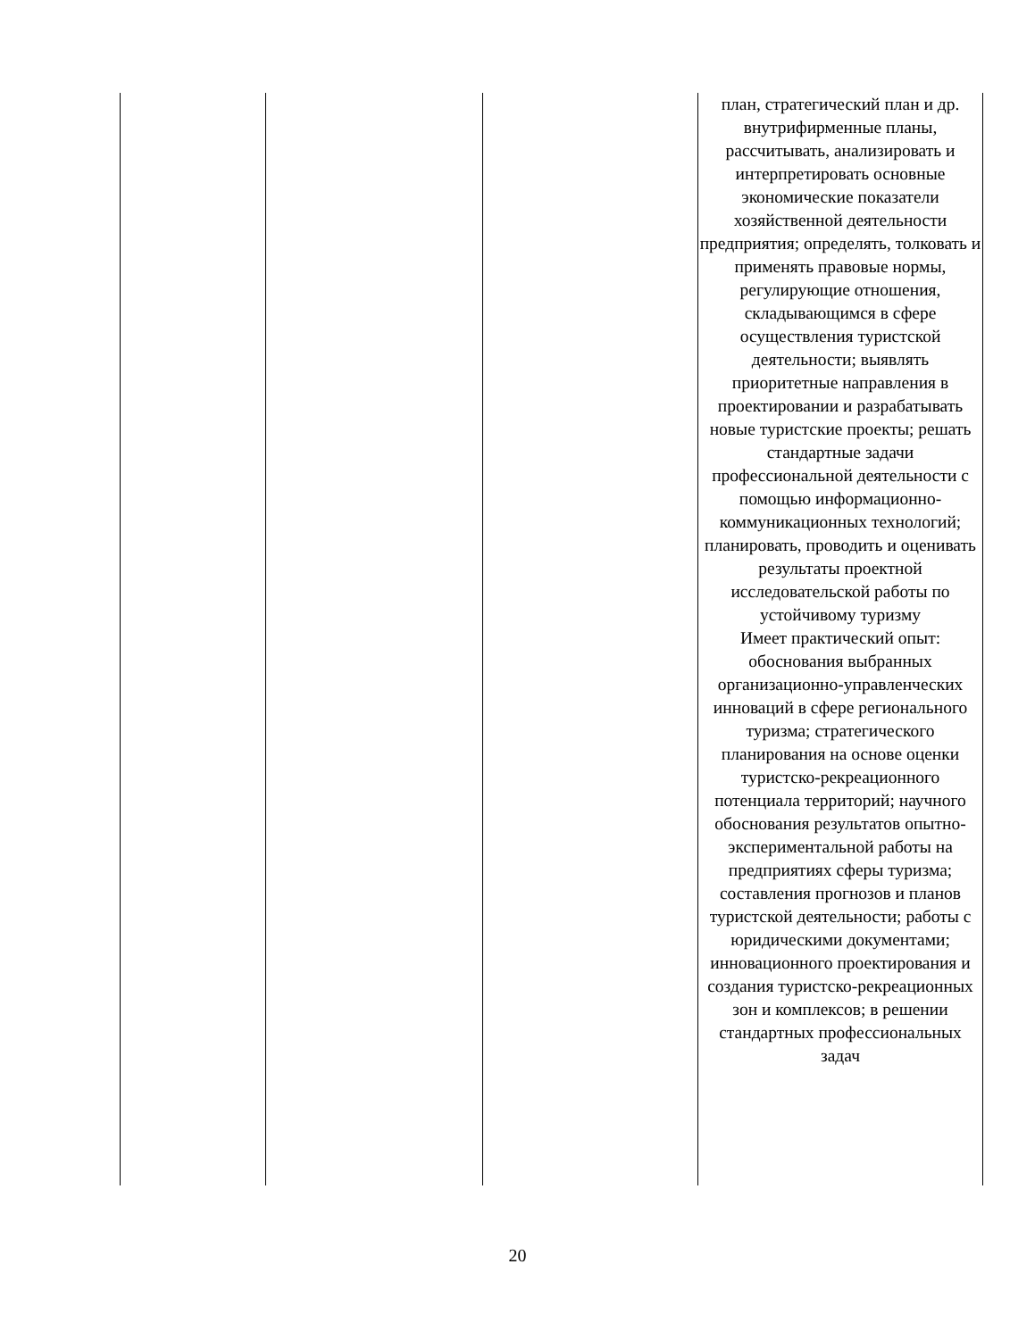| | | | план, стратегический план и др. внутрифирменные планы, рассчитывать, анализировать и интерпретировать основные экономические показатели хозяйственной деятельности предприятия; определять, толковать и применять правовые нормы, регулирующие отношения, складывающимся в сфере осуществления туристской деятельности; выявлять приоритетные направления в проектировании и разрабатывать новые туристские проекты; решать стандартные задачи профессиональной деятельности с помощью информационно-коммуникационных технологий; планировать, проводить и оценивать результаты проектной исследовательской работы по устойчивому туризму Имеет практический опыт: обоснования выбранных организационно-управленческих инноваций в сфере регионального туризма; стратегического планирования на основе оценки туристско-рекреационного потенциала территорий; научного обоснования результатов опытно-экспериментальной работы на предприятиях сферы туризма; составления прогнозов и планов туристской деятельности; работы с юридическими документами; инновационного проектирования и создания туристско-рекреационных зон и комплексов; в решении стандартных профессиональных задач |
20